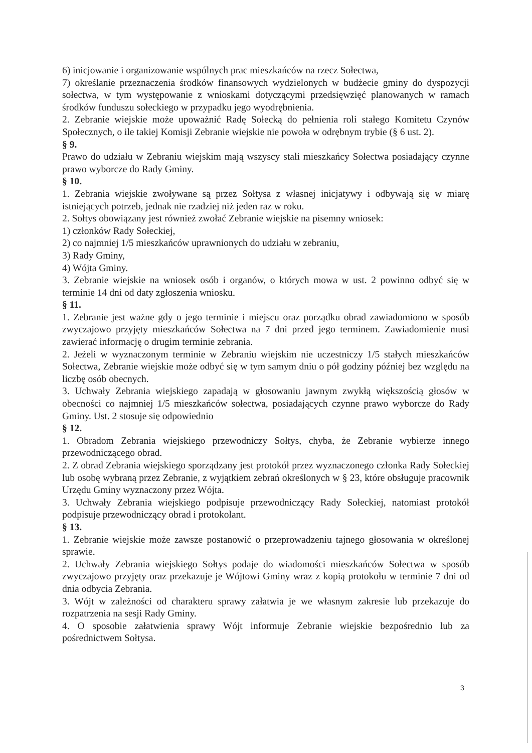6) inicjowanie i organizowanie wspólnych prac mieszkańców na rzecz Sołectwa,
7) określanie przeznaczenia środków finansowych wydzielonych w budżecie gminy do dyspozycji sołectwa, w tym występowanie z wnioskami dotyczącymi przedsięwzięć planowanych w ramach środków funduszu sołeckiego w przypadku jego wyodrębnienia.
2. Zebranie wiejskie może upoważnić Radę Sołecką do pełnienia roli stałego Komitetu Czynów Społecznych, o ile takiej Komisji Zebranie wiejskie nie powoła w odrębnym trybie (§ 6 ust. 2).
§ 9.
Prawo do udziału w Zebraniu wiejskim mają wszyscy stali mieszkańcy Sołectwa posiadający czynne prawo wyborcze do Rady Gminy.
§ 10.
1. Zebrania wiejskie zwoływane są przez Sołtysa z własnej inicjatywy i odbywają się w miarę istniejących potrzeb, jednak nie rzadziej niż jeden raz w roku.
2. Sołtys obowiązany jest również zwołać Zebranie wiejskie na pisemny wniosek:
1) członków Rady Sołeckiej,
2) co najmniej 1/5 mieszkańców uprawnionych do udziału w zebraniu,
3) Rady Gminy,
4) Wójta Gminy.
3. Zebranie wiejskie na wniosek osób i organów, o których mowa w ust. 2 powinno odbyć się w terminie 14 dni od daty zgłoszenia wniosku.
§ 11.
1. Zebranie jest ważne gdy o jego terminie i miejscu oraz porządku obrad zawiadomiono w sposób zwyczajowo przyjęty mieszkańców Sołectwa na 7 dni przed jego terminem. Zawiadomienie musi zawierać informację o drugim terminie zebrania.
2. Jeżeli w wyznaczonym terminie w Zebraniu wiejskim nie uczestniczy 1/5 stałych mieszkańców Sołectwa, Zebranie wiejskie może odbyć się w tym samym dniu o pół godziny później bez względu na liczbę osób obecnych.
3. Uchwały Zebrania wiejskiego zapadają w głosowaniu jawnym zwykłą większością głosów w obecności co najmniej 1/5 mieszkańców sołectwa, posiadających czynne prawo wyborcze do Rady Gminy. Ust. 2 stosuje się odpowiednio
§ 12.
1. Obradom Zebrania wiejskiego przewodniczy Sołtys, chyba, że Zebranie wybierze innego przewodniczącego obrad.
2. Z obrad Zebrania wiejskiego sporządzany jest protokół przez wyznaczonego członka Rady Sołeckiej lub osobę wybraną przez Zebranie, z wyjątkiem zebrań określonych w § 23, które obsługuje pracownik Urzędu Gminy wyznaczony przez Wójta.
3. Uchwały Zebrania wiejskiego podpisuje przewodniczący Rady Sołeckiej, natomiast protokół podpisuje przewodniczący obrad i protokolant.
§ 13.
1. Zebranie wiejskie może zawsze postanowić o przeprowadzeniu tajnego głosowania w określonej sprawie.
2. Uchwały Zebrania wiejskiego Sołtys podaje do wiadomości mieszkańców Sołectwa w sposób zwyczajowo przyjęty oraz przekazuje je Wójtowi Gminy wraz z kopią protokołu w terminie 7 dni od dnia odbycia Zebrania.
3. Wójt w zależności od charakteru sprawy załatwia je we własnym zakresie lub przekazuje do rozpatrzenia na sesji Rady Gminy.
4. O sposobie załatwienia sprawy Wójt informuje Zebranie wiejskie bezpośrednio lub za pośrednictwem Sołtysa.
3